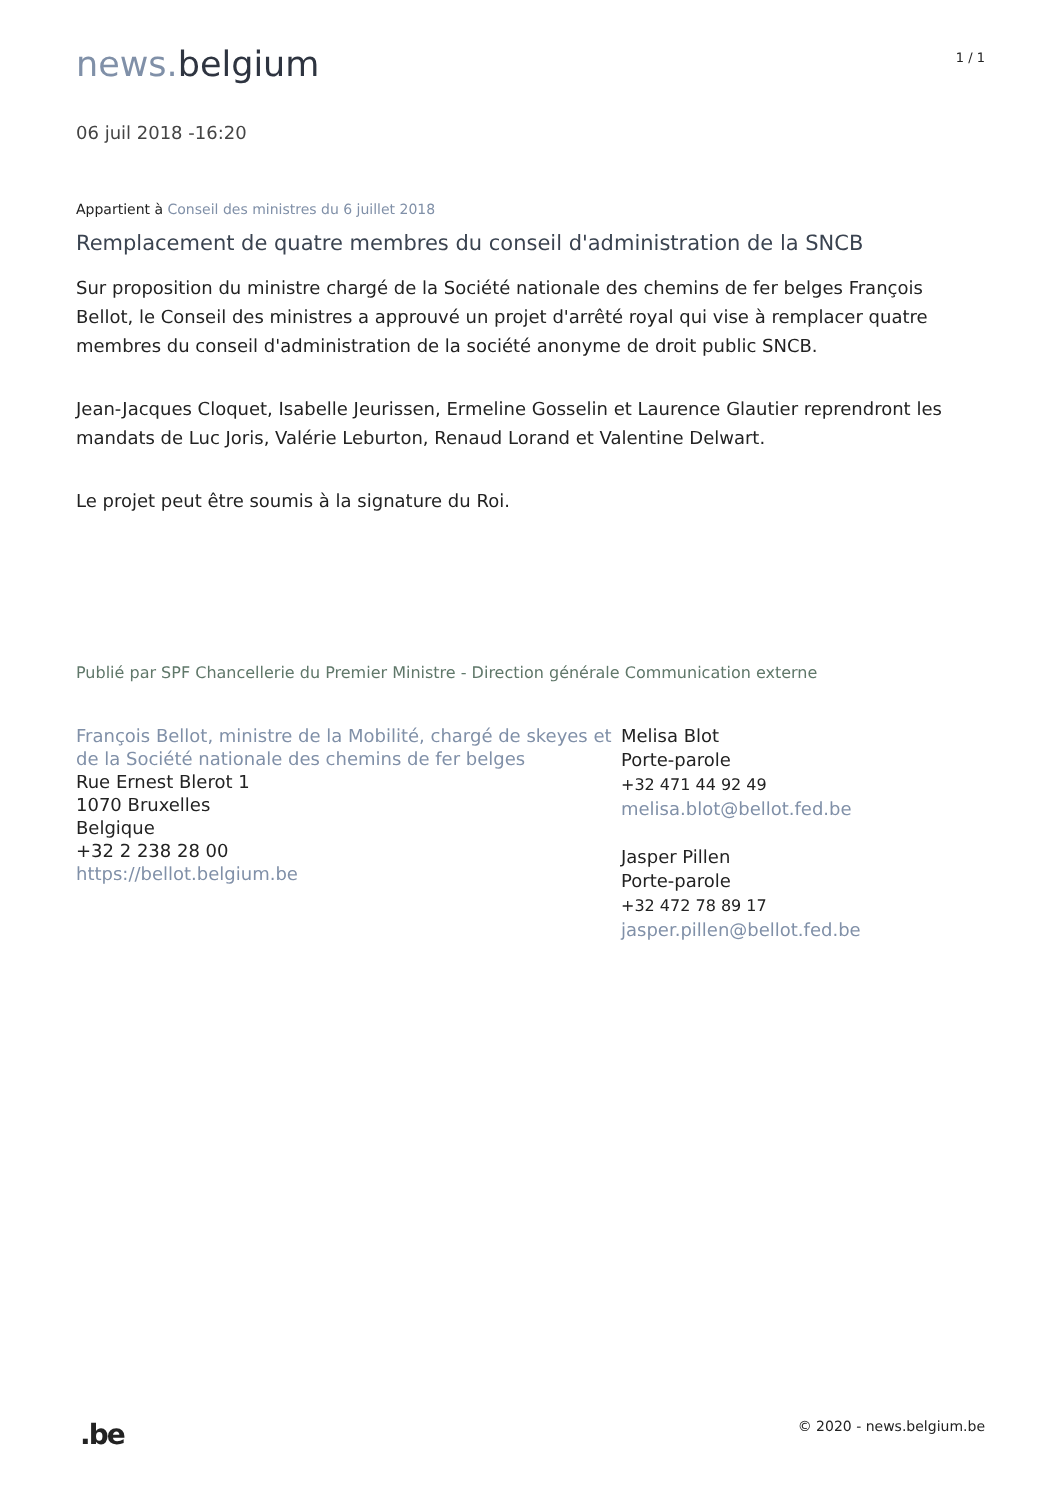news. belgium
1 / 1
06 juil 2018 -16:20
Appartient à Conseil des ministres du 6 juillet 2018
Remplacement de quatre membres du conseil d'administration de la SNCB
Sur proposition du ministre chargé de la Société nationale des chemins de fer belges François Bellot, le Conseil des ministres a approuvé un projet d'arrêté royal qui vise à remplacer quatre membres du conseil d'administration de la société anonyme de droit public SNCB.
Jean-Jacques Cloquet, Isabelle Jeurissen, Ermeline Gosselin et Laurence Glautier reprendront les mandats de Luc Joris, Valérie Leburton, Renaud Lorand et Valentine Delwart.
Le projet peut être soumis à la signature du Roi.
Publié par SPF Chancellerie du Premier Ministre - Direction générale Communication externe
François Bellot, ministre de la Mobilité, chargé de skeyes et de la Société nationale des chemins de fer belges
Rue Ernest Blerot 1
1070 Bruxelles
Belgique
+32 2 238 28 00
https://bellot.belgium.be
Melisa Blot
Porte-parole
+32 471 44 92 49
melisa.blot@bellot.fed.be
Jasper Pillen
Porte-parole
+32 472 78 89 17
jasper.pillen@bellot.fed.be
.be
© 2020 - news.belgium.be